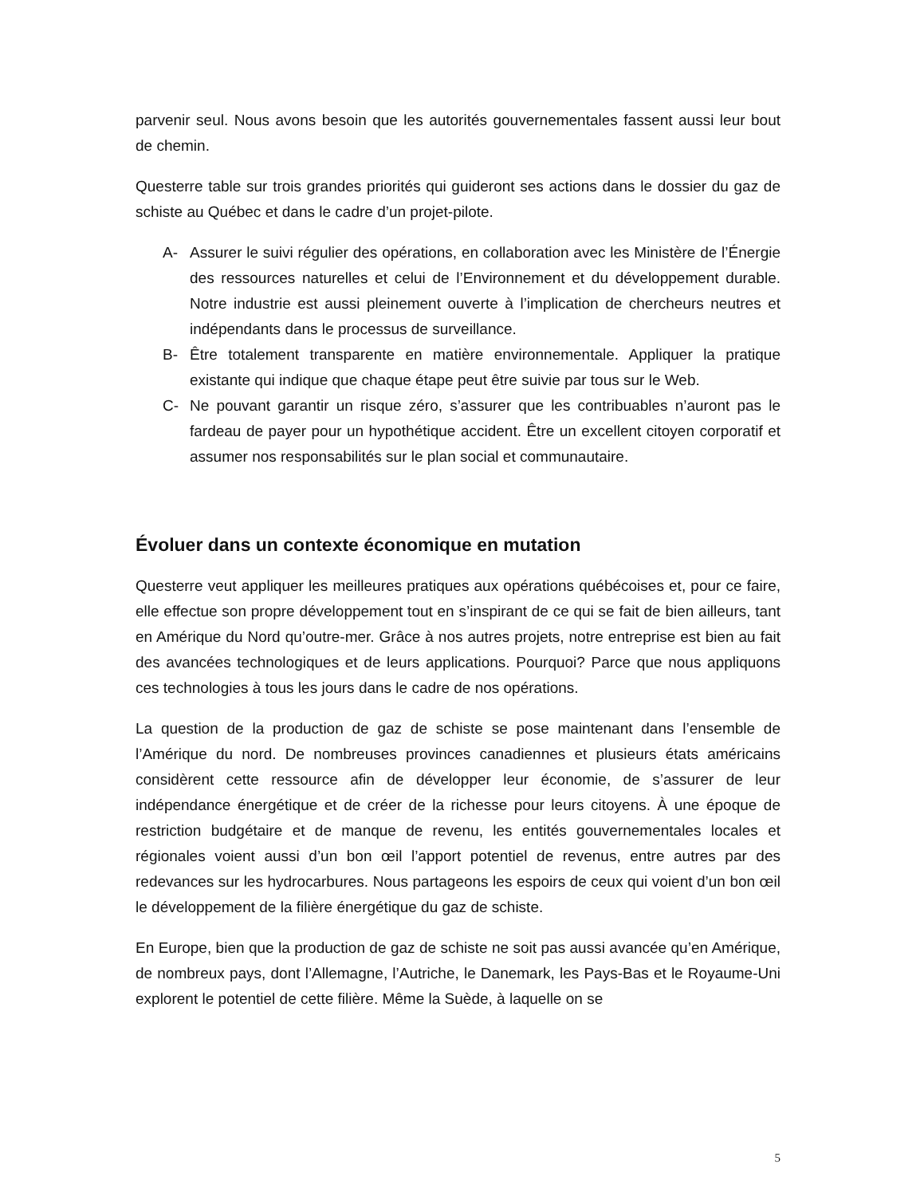parvenir seul. Nous avons besoin que les autorités gouvernementales fassent aussi leur bout de chemin.
Questerre table sur trois grandes priorités qui guideront ses actions dans le dossier du gaz de schiste au Québec et dans le cadre d’un projet-pilote.
A- Assurer le suivi régulier des opérations, en collaboration avec les Ministère de l’Énergie des ressources naturelles et celui de l’Environnement et du développement durable. Notre industrie est aussi pleinement ouverte à l’implication de chercheurs neutres et indépendants dans le processus de surveillance.
B- Être totalement transparente en matière environnementale. Appliquer la pratique existante qui indique que chaque étape peut être suivie par tous sur le Web.
C- Ne pouvant garantir un risque zéro, s’assurer que les contribuables n’auront pas le fardeau de payer pour un hypothétique accident. Être un excellent citoyen corporatif et assumer nos responsabilités sur le plan social et communautaire.
Évoluer dans un contexte économique en mutation
Questerre veut appliquer les meilleures pratiques aux opérations québécoises et, pour ce faire, elle effectue son propre développement tout en s’inspirant de ce qui se fait de bien ailleurs, tant en Amérique du Nord qu’outre-mer. Grâce à nos autres projets, notre entreprise est bien au fait des avancées technologiques et de leurs applications. Pourquoi? Parce que nous appliquons ces technologies à tous les jours dans le cadre de nos opérations.
La question de la production de gaz de schiste se pose maintenant dans l’ensemble de l’Amérique du nord. De nombreuses provinces canadiennes et plusieurs états américains considèrent cette ressource afin de développer leur économie, de s’assurer de leur indépendance énergétique et de créer de la richesse pour leurs citoyens. À une époque de restriction budgétaire et de manque de revenu, les entités gouvernementales locales et régionales voient aussi d’un bon œil l’apport potentiel de revenus, entre autres par des redevances sur les hydrocarbures. Nous partageons les espoirs de ceux qui voient d’un bon œil le développement de la filière énergétique du gaz de schiste.
En Europe, bien que la production de gaz de schiste ne soit pas aussi avancée qu’en Amérique, de nombreux pays, dont l’Allemagne, l’Autriche, le Danemark, les Pays-Bas et le Royaume-Uni explorent le potentiel de cette filière. Même la Suède, à laquelle on se
5